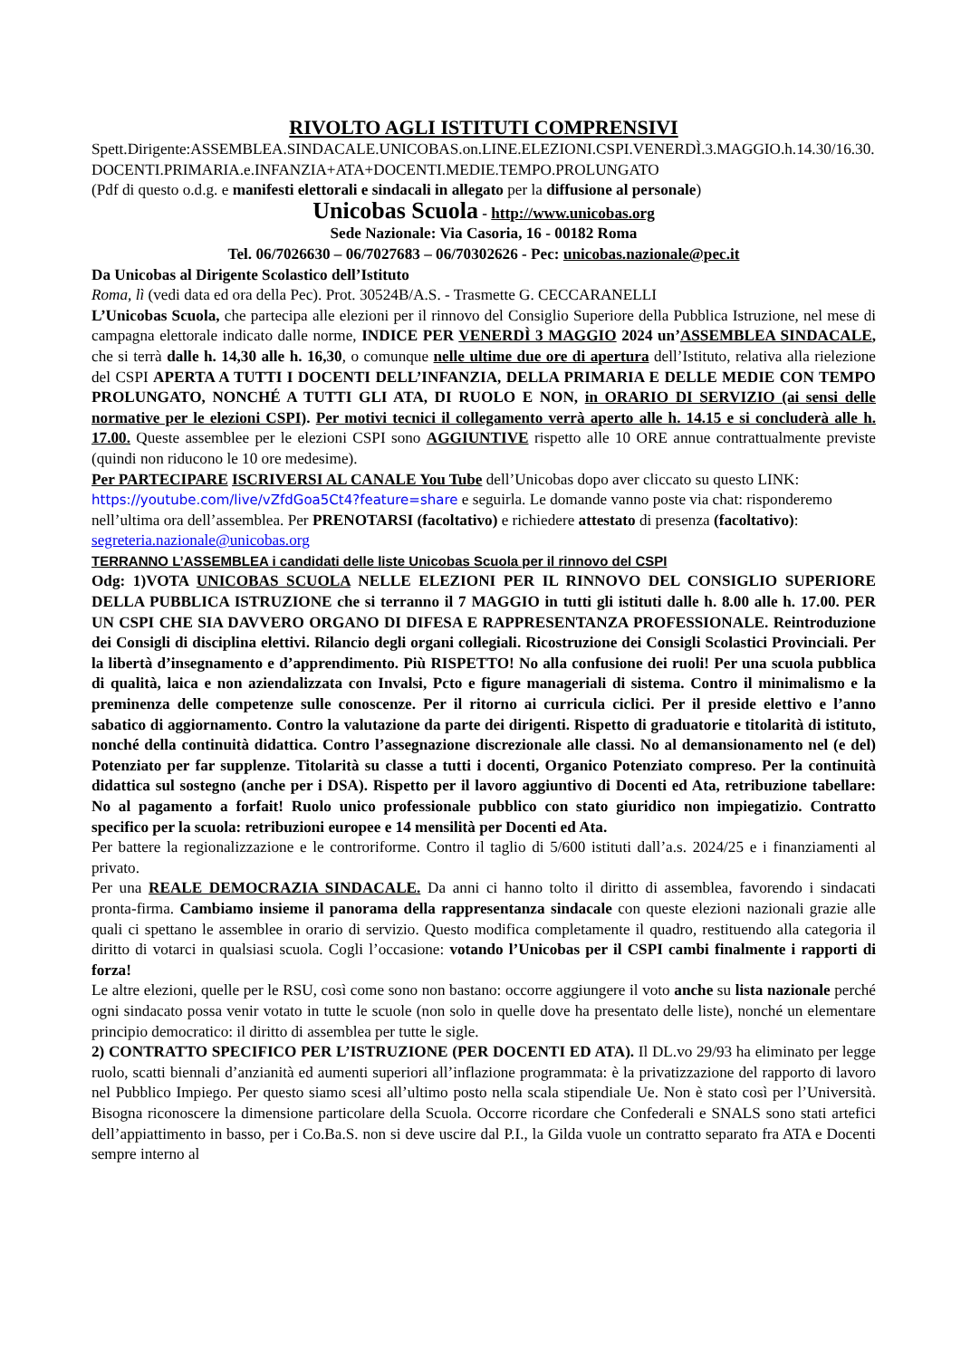RIVOLTO AGLI ISTITUTI COMPRENSIVI
Spett.Dirigente:ASSEMBLEA.SINDACALE.UNICOBAS.on.LINE.ELEZIONI.CSPI.VENERDÌ.3.MAGGIO.h.14.30/16.30.DOCENTI.PRIMARIA.e.INFANZIA+ATA+DOCENTI.MEDIE.TEMPO.PROLUNGATO
(Pdf di questo o.d.g. e manifesti elettorali e sindacali in allegato per la diffusione al personale)
Unicobas Scuola - http://www.unicobas.org
Sede Nazionale: Via Casoria, 16 - 00182 Roma
Tel. 06/7026630 – 06/7027683 – 06/70302626 - Pec: unicobas.nazionale@pec.it
Da Unicobas al Dirigente Scolastico dell’Istituto
Roma, lì (vedi data ed ora della Pec). Prot. 30524B/A.S. - Trasmette G. CECCARANELLI
L’Unicobas Scuola, che partecipa alle elezioni per il rinnovo del Consiglio Superiore della Pubblica Istruzione, nel mese di campagna elettorale indicato dalle norme, INDICE PER VENERDÌ 3 MAGGIO 2024 un’ASSEMBLEA SINDACALE, che si terrà dalle h. 14,30 alle h. 16,30, o comunque nelle ultime due ore di apertura dell’Istituto, relativa alla rielezione del CSPI APERTA A TUTTI I DOCENTI DELL’INFANZIA, DELLA PRIMARIA E DELLE MEDIE CON TEMPO PROLUNGATO, NONCHÉ A TUTTI GLI ATA, DI RUOLO E NON, in ORARIO DI SERVIZIO (ai sensi delle normative per le elezioni CSPI). Per motivi tecnici il collegamento verrà aperto alle h. 14.15 e si concluderà alle h. 17.00. Queste assemblee per le elezioni CSPI sono AGGIUNTIVE rispetto alle 10 ORE annue contrattualmente previste (quindi non riducono le 10 ore medesime).
Per PARTECIPARE ISCRIVERSI AL CANALE You Tube dell’Unicobas dopo aver cliccato su questo LINK: https://youtube.com/live/vZfdGoa5Ct4?feature=share e seguirla. Le domande vanno poste via chat: risponderemo nell’ultima ora dell’assemblea. Per PRENOTARSI (facoltativo) e richiedere attestato di presenza (facoltativo): segreteria.nazionale@unicobas.org
TERRANNO L’ASSEMBLEA i candidati delle liste Unicobas Scuola per il rinnovo del CSPI
Odg: 1)VOTA UNICOBAS SCUOLA NELLE ELEZIONI PER IL RINNOVO DEL CONSIGLIO SUPERIORE DELLA PUBBLICA ISTRUZIONE che si terranno il 7 MAGGIO in tutti gli istituti dalle h. 8.00 alle h. 17.00. PER UN CSPI CHE SIA DAVVERO ORGANO DI DIFESA E RAPPRESENTANZA PROFESSIONALE. Reintroduzione dei Consigli di disciplina elettivi. Rilancio degli organi collegiali. Ricostruzione dei Consigli Scolastici Provinciali. Per la libertà d’insegnamento e d’apprendimento. Più RISPETTO! No alla confusione dei ruoli! Per una scuola pubblica di qualità, laica e non aziendalizzata con Invalsi, Pcto e figure manageriali di sistema. Contro il minimalismo e la preminenza delle competenze sulle conoscenze. Per il ritorno ai curricula ciclici. Per il preside elettivo e l’anno sabatico di aggiornamento. Contro la valutazione da parte dei dirigenti. Rispetto di graduatorie e titolarità di istituto, nonché della continuità didattica. Contro l’assegnazione discrezionale alle classi. No al demansionamento nel (e del) Potenziato per far supplenze. Titolarità su classe a tutti i docenti, Organico Potenziato compreso. Per la continuità didattica sul sostegno (anche per i DSA). Rispetto per il lavoro aggiuntivo di Docenti ed Ata, retribuzione tabellare: No al pagamento a forfait! Ruolo unico professionale pubblico con stato giuridico non impiegatizio. Contratto specifico per la scuola: retribuzioni europee e 14 mensilità per Docenti ed Ata.
Per battere la regionalizzazione e le controriforme. Contro il taglio di 5/600 istituti dall’a.s. 2024/25 e i finanziamenti al privato.
Per una REALE DEMOCRAZIA SINDACALE. Da anni ci hanno tolto il diritto di assemblea, favorendo i sindacati pronta-firma. Cambiamo insieme il panorama della rappresentanza sindacale con queste elezioni nazionali grazie alle quali ci spettano le assemblee in orario di servizio. Questo modifica completamente il quadro, restituendo alla categoria il diritto di votarci in qualsiasi scuola. Cogli l’occasione: votando l’Unicobas per il CSPI cambi finalmente i rapporti di forza!
Le altre elezioni, quelle per le RSU, così come sono non bastano: occorre aggiungere il voto anche su lista nazionale perché ogni sindacato possa venir votato in tutte le scuole (non solo in quelle dove ha presentato delle liste), nonché un elementare principio democratico: il diritto di assemblea per tutte le sigle.
2) CONTRATTO SPECIFICO PER L’ISTRUZIONE (PER DOCENTI ED ATA). Il DL.vo 29/93 ha eliminato per legge ruolo, scatti biennali d’anzianità ed aumenti superiori all’inflazione programmata: è la privatizzazione del rapporto di lavoro nel Pubblico Impiego. Per questo siamo scesi all’ultimo posto nella scala stipendiale Ue. Non è stato così per l’Università. Bisogna riconoscere la dimensione particolare della Scuola. Occorre ricordare che Confederali e SNALS sono stati artefici dell’appiattimento in basso, per i Co.Ba.S. non si deve uscire dal P.I., la Gilda vuole un contratto separato fra ATA e Docenti sempre interno al